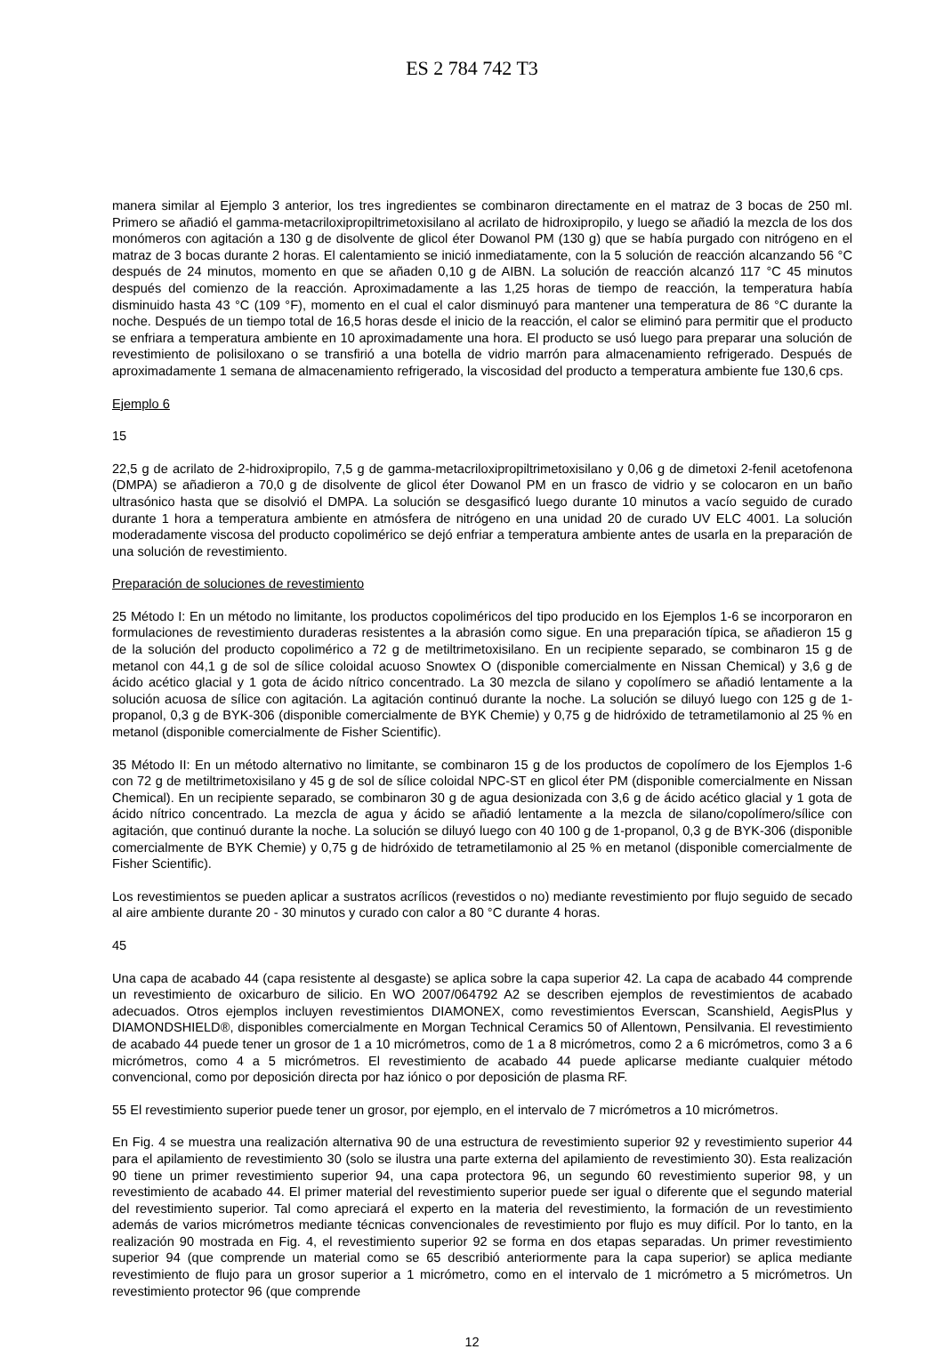ES 2 784 742 T3
manera similar al Ejemplo 3 anterior, los tres ingredientes se combinaron directamente en el matraz de 3 bocas de 250 ml. Primero se añadió el gamma-metacriloxipropiltrimetoxisilano al acrilato de hidroxipropilo, y luego se añadió la mezcla de los dos monómeros con agitación a 130 g de disolvente de glicol éter Dowanol PM (130 g) que se había purgado con nitrógeno en el matraz de 3 bocas durante 2 horas. El calentamiento se inició inmediatamente, con la 5 solución de reacción alcanzando 56 °C después de 24 minutos, momento en que se añaden 0,10 g de AIBN. La solución de reacción alcanzó 117 °C 45 minutos después del comienzo de la reacción. Aproximadamente a las 1,25 horas de tiempo de reacción, la temperatura había disminuido hasta 43 °C (109 °F), momento en el cual el calor disminuyó para mantener una temperatura de 86 °C durante la noche. Después de un tiempo total de 16,5 horas desde el inicio de la reacción, el calor se eliminó para permitir que el producto se enfriara a temperatura ambiente en 10 aproximadamente una hora. El producto se usó luego para preparar una solución de revestimiento de polisiloxano o se transfirió a una botella de vidrio marrón para almacenamiento refrigerado. Después de aproximadamente 1 semana de almacenamiento refrigerado, la viscosidad del producto a temperatura ambiente fue 130,6 cps.
Ejemplo 6
15
22,5 g de acrilato de 2-hidroxipropilo, 7,5 g de gamma-metacriloxipropiltrimetoxisilano y 0,06 g de dimetoxi 2-fenil acetofenona (DMPA) se añadieron a 70,0 g de disolvente de glicol éter Dowanol PM en un frasco de vidrio y se colocaron en un baño ultrasónico hasta que se disolvió el DMPA. La solución se desgasificó luego durante 10 minutos a vacío seguido de curado durante 1 hora a temperatura ambiente en atmósfera de nitrógeno en una unidad 20 de curado UV ELC 4001. La solución moderadamente viscosa del producto copolimérico se dejó enfriar a temperatura ambiente antes de usarla en la preparación de una solución de revestimiento.
Preparación de soluciones de revestimiento
25 Método I: En un método no limitante, los productos copoliméricos del tipo producido en los Ejemplos 1-6 se incorporaron en formulaciones de revestimiento duraderas resistentes a la abrasión como sigue. En una preparación típica, se añadieron 15 g de la solución del producto copolimérico a 72 g de metiltrimetoxisilano. En un recipiente separado, se combinaron 15 g de metanol con 44,1 g de sol de sílice coloidal acuoso Snowtex O (disponible comercialmente en Nissan Chemical) y 3,6 g de ácido acético glacial y 1 gota de ácido nítrico concentrado. La 30 mezcla de silano y copolímero se añadió lentamente a la solución acuosa de sílice con agitación. La agitación continuó durante la noche. La solución se diluyó luego con 125 g de 1-propanol, 0,3 g de BYK-306 (disponible comercialmente de BYK Chemie) y 0,75 g de hidróxido de tetrametilamonio al 25 % en metanol (disponible comercialmente de Fisher Scientific).
35 Método II: En un método alternativo no limitante, se combinaron 15 g de los productos de copolímero de los Ejemplos 1-6 con 72 g de metiltrimetoxisilano y 45 g de sol de sílice coloidal NPC-ST en glicol éter PM (disponible comercialmente en Nissan Chemical). En un recipiente separado, se combinaron 30 g de agua desionizada con 3,6 g de ácido acético glacial y 1 gota de ácido nítrico concentrado. La mezcla de agua y ácido se añadió lentamente a la mezcla de silano/copolímero/sílice con agitación, que continuó durante la noche. La solución se diluyó luego con 40 100 g de 1-propanol, 0,3 g de BYK-306 (disponible comercialmente de BYK Chemie) y 0,75 g de hidróxido de tetrametilamonio al 25 % en metanol (disponible comercialmente de Fisher Scientific).
Los revestimientos se pueden aplicar a sustratos acrílicos (revestidos o no) mediante revestimiento por flujo seguido de secado al aire ambiente durante 20 - 30 minutos y curado con calor a 80 °C durante 4 horas.
45
Una capa de acabado 44 (capa resistente al desgaste) se aplica sobre la capa superior 42. La capa de acabado 44 comprende un revestimiento de oxicarburo de silicio. En WO 2007/064792 A2 se describen ejemplos de revestimientos de acabado adecuados. Otros ejemplos incluyen revestimientos DIAMONEX, como revestimientos Everscan, Scanshield, AegisPlus y DIAMONDSHIELD®, disponibles comercialmente en Morgan Technical Ceramics 50 of Allentown, Pensilvania. El revestimiento de acabado 44 puede tener un grosor de 1 a 10 micrómetros, como de 1 a 8 micrómetros, como 2 a 6 micrómetros, como 3 a 6 micrómetros, como 4 a 5 micrómetros. El revestimiento de acabado 44 puede aplicarse mediante cualquier método convencional, como por deposición directa por haz iónico o por deposición de plasma RF.
55 El revestimiento superior puede tener un grosor, por ejemplo, en el intervalo de 7 micrómetros a 10 micrómetros.
En Fig. 4 se muestra una realización alternativa 90 de una estructura de revestimiento superior 92 y revestimiento superior 44 para el apilamiento de revestimiento 30 (solo se ilustra una parte externa del apilamiento de revestimiento 30). Esta realización 90 tiene un primer revestimiento superior 94, una capa protectora 96, un segundo 60 revestimiento superior 98, y un revestimiento de acabado 44. El primer material del revestimiento superior puede ser igual o diferente que el segundo material del revestimiento superior. Tal como apreciará el experto en la materia del revestimiento, la formación de un revestimiento además de varios micrómetros mediante técnicas convencionales de revestimiento por flujo es muy difícil. Por lo tanto, en la realización 90 mostrada en Fig. 4, el revestimiento superior 92 se forma en dos etapas separadas. Un primer revestimiento superior 94 (que comprende un material como se 65 describió anteriormente para la capa superior) se aplica mediante revestimiento de flujo para un grosor superior a 1 micrómetro, como en el intervalo de 1 micrómetro a 5 micrómetros. Un revestimiento protector 96 (que comprende
12